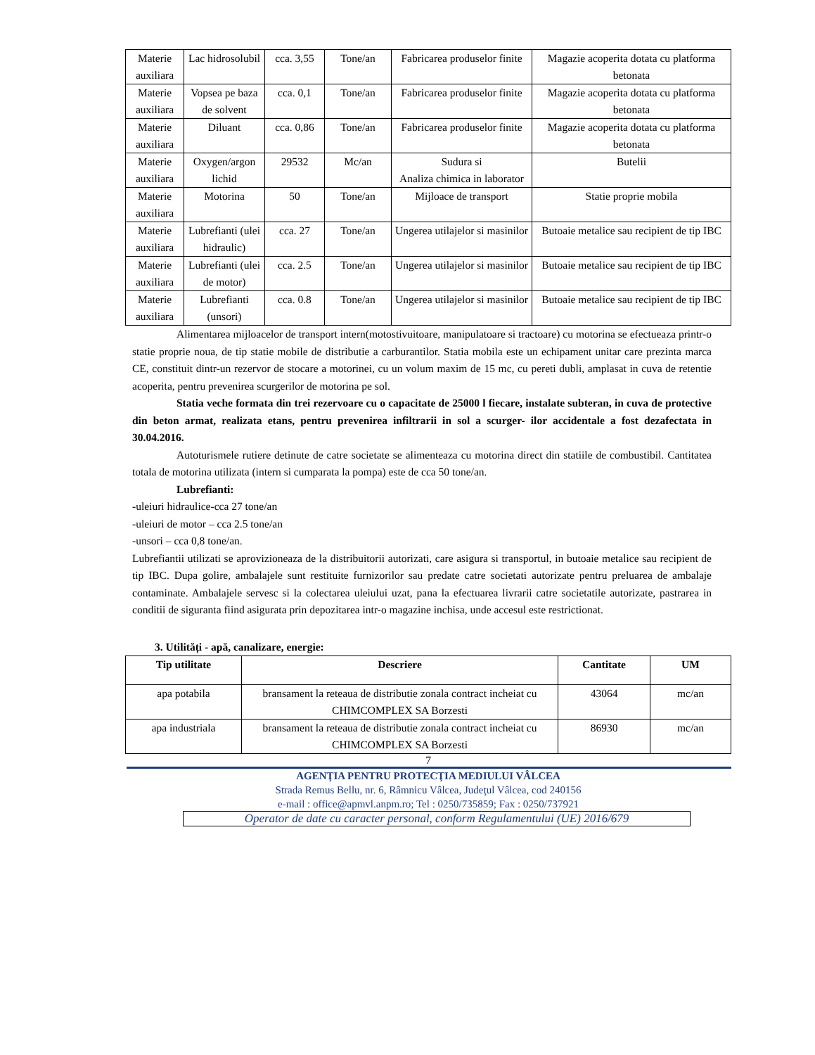| Materie auxiliara | Lac hidrosolubil | cca. 3,55 | Tone/an | Fabricarea produselor finite | Magazie acoperita dotata cu platforma betonata |
| Materie auxiliara | Vopsea pe baza de solvent | cca. 0,1 | Tone/an | Fabricarea produselor finite | Magazie acoperita dotata cu platforma betonata |
| Materie auxiliara | Diluant | cca. 0,86 | Tone/an | Fabricarea produselor finite | Magazie acoperita dotata cu platforma betonata |
| Materie auxiliara | Oxygen/argon lichid | 29532 | Mc/an | Sudura si Analiza chimica in laborator | Butelii |
| Materie auxiliara | Motorina | 50 | Tone/an | Mijloace de transport | Statie proprie mobila |
| Materie auxiliara | Lubrefianti (ulei hidraulic) | cca. 27 | Tone/an | Ungerea utilajelor si masinilor | Butoaie metalice sau recipient de tip IBC |
| Materie auxiliara | Lubrefianti (ulei de motor) | cca. 2.5 | Tone/an | Ungerea utilajelor si masinilor | Butoaie metalice sau recipient de tip IBC |
| Materie auxiliara | Lubrefianti (unsori) | cca. 0.8 | Tone/an | Ungerea utilajelor si masinilor | Butoaie metalice sau recipient de tip IBC |
Alimentarea mijloacelor de transport intern(motostivuitoare, manipulatoare si tractoare) cu motorina se efectueaza printr-o statie proprie noua, de tip statie mobile de distributie a carburantilor. Statia mobila este un echipament unitar care prezinta marca CE, constituit dintr-un rezervor de stocare a motorinei, cu un volum maxim de 15 mc, cu pereti dubli, amplasat in cuva de retentie acoperita, pentru prevenirea scurgerilor de motorina pe sol.
Statia veche formata din trei rezervoare cu o capacitate de 25000 l fiecare, instalate subteran, in cuva de protective din beton armat, realizata etans, pentru prevenirea infiltrarii in sol a scurger- ilor accidentale a fost dezafectata in 30.04.2016.
Autoturismele rutiere detinute de catre societate se alimenteaza cu motorina direct din statiile de combustibil. Cantitatea totala de motorina utilizata (intern si cumparata la pompa) este de cca 50 tone/an.
Lubrefianti:
-uleiuri hidraulice-cca 27 tone/an
-uleiuri de motor – cca 2.5 tone/an
-unsori – cca 0,8 tone/an.
Lubrefiantii utilizati se aprovizioneaza de la distribuitorii autorizati, care asigura si transportul, in butoaie metalice sau recipient de tip IBC. Dupa golire, ambalajele sunt restituite furnizorilor sau predate catre societati autorizate pentru preluarea de ambalaje contaminate. Ambalajele servesc si la colectarea uleiului uzat, pana la efectuarea livrarii catre societatile autorizate, pastrarea in conditii de siguranta fiind asigurata prin depozitarea intr-o magazine inchisa, unde accesul este restrictionat.
3. Utilități - apă, canalizare, energie:
| Tip utilitate | Descriere | Cantitate | UM |
| --- | --- | --- | --- |
| apa potabila | bransament la reteaua de distributie zonala contract incheiat cu CHIMCOMPLEX SA Borzesti | 43064 | mc/an |
| apa industriala | bransament la reteaua de distributie zonala contract incheiat cu CHIMCOMPLEX SA Borzesti | 86930 | mc/an |
7
AGENŢIA PENTRU PROTECŢIA MEDIULUI VÂLCEA
Strada Remus Bellu, nr. 6, Râmnicu Vâlcea, Judeţul Vâlcea, cod 240156
e-mail : office@apmvl.anpm.ro; Tel : 0250/735859; Fax : 0250/737921
Operator de date cu caracter personal, conform Regulamentului (UE) 2016/679